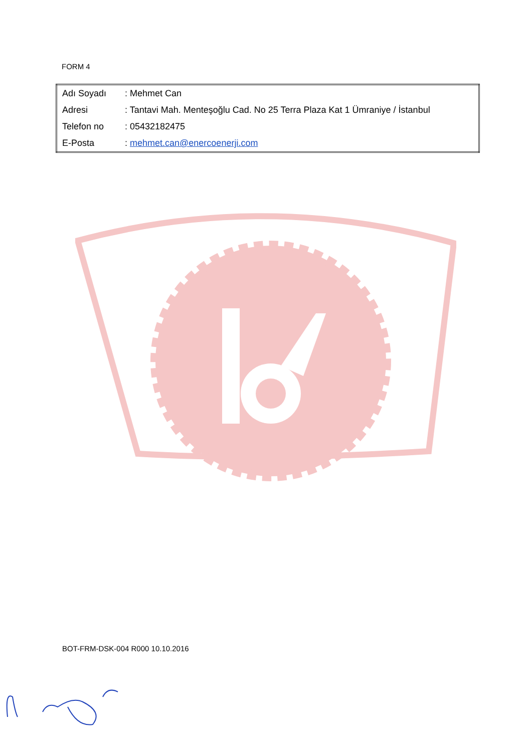FORM 4
| Adı Soyadı | : Mehmet Can |
| Adresi | : Tantavi Mah. Menteşoğlu Cad. No 25 Terra Plaza Kat 1 Ümraniye / İstanbul |
| Telefon no | : 05432182475 |
| E-Posta | : mehmet.can@enercoenerji.com |
BOT-FRM-DSK-004 R000 10.10.2016